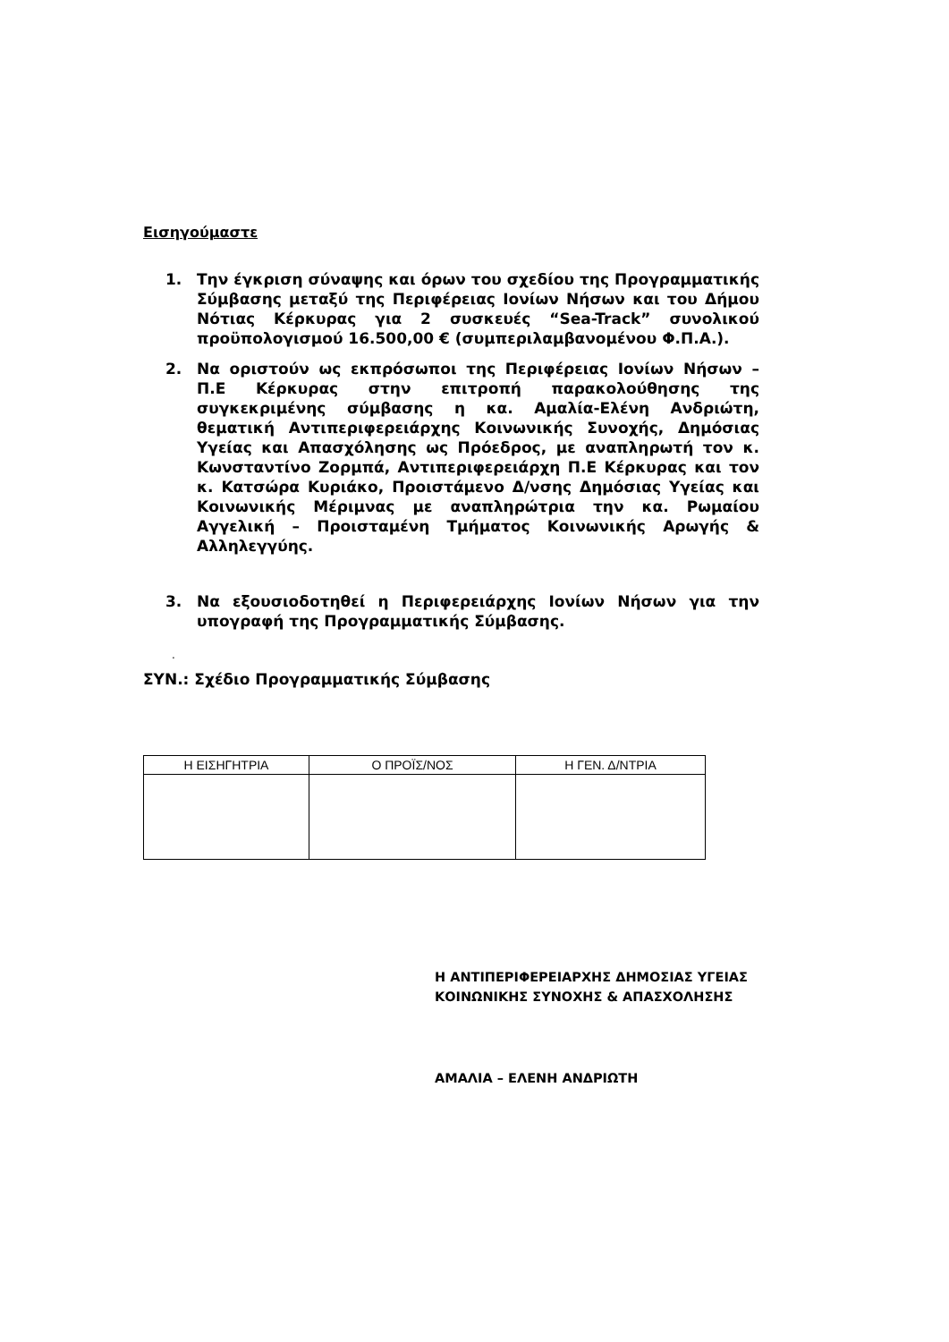Εισηγούμαστε
1. Την έγκριση σύναψης και όρων του σχεδίου της Προγραμματικής Σύμβασης μεταξύ της Περιφέρειας Ιονίων Νήσων και του Δήμου Νότιας Κέρκυρας για 2 συσκευές “Sea-Track” συνολικού προϋπολογισμού 16.500,00 € (συμπεριλαμβανομένου Φ.Π.Α.).
2. Να οριστούν ως εκπρόσωποι της Περιφέρειας Ιονίων Νήσων – Π.Ε Κέρκυρας στην επιτροπή παρακολούθησης της συγκεκριμένης σύμβασης η κα. Αμαλία-Ελένη Ανδριώτη, θεματική Αντιπεριφερειάρχης Κοινωνικής Συνοχής, Δημόσιας Υγείας και Απασχόλησης ως Πρόεδρος, με αναπληρωτή τον κ. Κωνσταντίνο Ζορμπά, Αντιπεριφερειάρχη Π.Ε Κέρκυρας και τον κ. Κατσώρα Κυριάκο, Προιστάμενο Δ/νσης Δημόσιας Υγείας και Κοινωνικής Μέριμνας με αναπληρώτρια την κα. Ρωμαίου Αγγελική – Προισταμένη Τμήματος Κοινωνικής Αρωγής & Αλληλεγγύης.
3. Να εξουσιοδοτηθεί η Περιφερειάρχης Ιονίων Νήσων για την υπογραφή της Προγραμματικής Σύμβασης.
.
ΣΥΝ.: Σχέδιο Προγραμματικής Σύμβασης
| Η ΕΙΣΗΓΗΤΡΙΑ | Ο ΠΡΟΪΣ/ΝΟΣ | Η ΓΕΝ. Δ/ΝΤΡΙΑ |
| --- | --- | --- |
Η ΑΝΤΙΠΕΡΙΦΕΡΕΙΑΡΧΗΣ ΔΗΜΟΣΙΑΣ ΥΓΕΙΑΣ
ΚΟΙΝΩΝΙΚΗΣ ΣΥΝΟΧΗΣ & ΑΠΑΣΧΟΛΗΣΗΣ
ΑΜΑΛΙΑ – ΕΛΕΝΗ ΑΝΔΡΙΩΤΗ